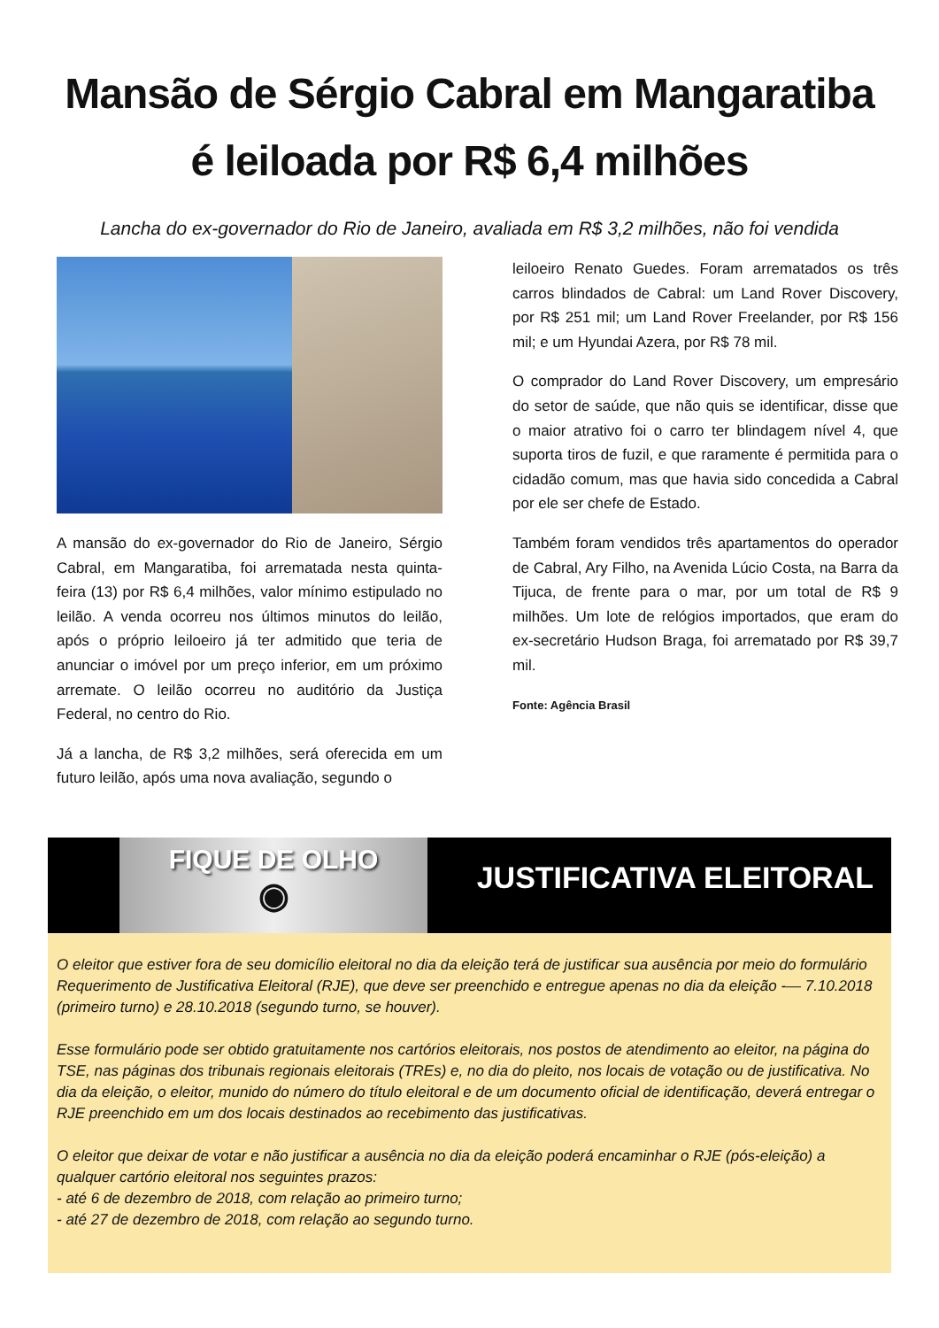Mansão de Sérgio Cabral em Mangaratiba
é leiloada por R$ 6,4 milhões
Lancha do ex-governador do Rio de Janeiro, avaliada em R$ 3,2 milhões, não foi vendida
A mansão do ex-governador do Rio de Janeiro, Sérgio Cabral, em Mangaratiba, foi arrematada nesta quinta-feira (13) por R$ 6,4 milhões, valor mínimo estipulado no leilão. A venda ocorreu nos últimos minutos do leilão, após o próprio leiloeiro já ter admitido que teria de anunciar o imóvel por um preço inferior, em um próximo arremate. O leilão ocorreu no auditório da Justiça Federal, no centro do Rio.
Já a lancha, de R$ 3,2 milhões, será oferecida em um futuro leilão, após uma nova avaliação, segundo o
leiloeiro Renato Guedes. Foram arrematados os três carros blindados de Cabral: um Land Rover Discovery, por R$ 251 mil; um Land Rover Freelander, por R$ 156 mil; e um Hyundai Azera, por R$ 78 mil.
O comprador do Land Rover Discovery, um empresário do setor de saúde, que não quis se identificar, disse que o maior atrativo foi o carro ter blindagem nível 4, que suporta tiros de fuzil, e que raramente é permitida para o cidadão comum, mas que havia sido concedida a Cabral por ele ser chefe de Estado.
Também foram vendidos três apartamentos do operador de Cabral, Ary Filho, na Avenida Lúcio Costa, na Barra da Tijuca, de frente para o mar, por um total de R$ 9 milhões. Um lote de relógios importados, que eram do ex-secretário Hudson Braga, foi arrematado por R$ 39,7 mil.
Fonte: Agência Brasil
FIQUE DE OLHO
◉
JUSTIFICATIVA ELEITORAL
O eleitor que estiver fora de seu domicílio eleitoral no dia da eleição terá de justificar sua ausência por meio do formulário Requerimento de Justificativa Eleitoral (RJE), que deve ser preenchido e entregue apenas no dia da eleição -— 7.10.2018 (primeiro turno) e 28.10.2018 (segundo turno, se houver).
Esse formulário pode ser obtido gratuitamente nos cartórios eleitorais, nos postos de atendimento ao eleitor, na página do TSE, nas páginas dos tribunais regionais eleitorais (TREs) e, no dia do pleito, nos locais de votação ou de justificativa. No dia da eleição, o eleitor, munido do número do título eleitoral e de um documento oficial de identificação, deverá entregar o RJE preenchido em um dos locais destinados ao recebimento das justificativas.
O eleitor que deixar de votar e não justificar a ausência no dia da eleição poderá encaminhar o RJE (pós-eleição) a qualquer cartório eleitoral nos seguintes prazos:
- até 6 de dezembro de 2018, com relação ao primeiro turno;
- até 27 de dezembro de 2018, com relação ao segundo turno.